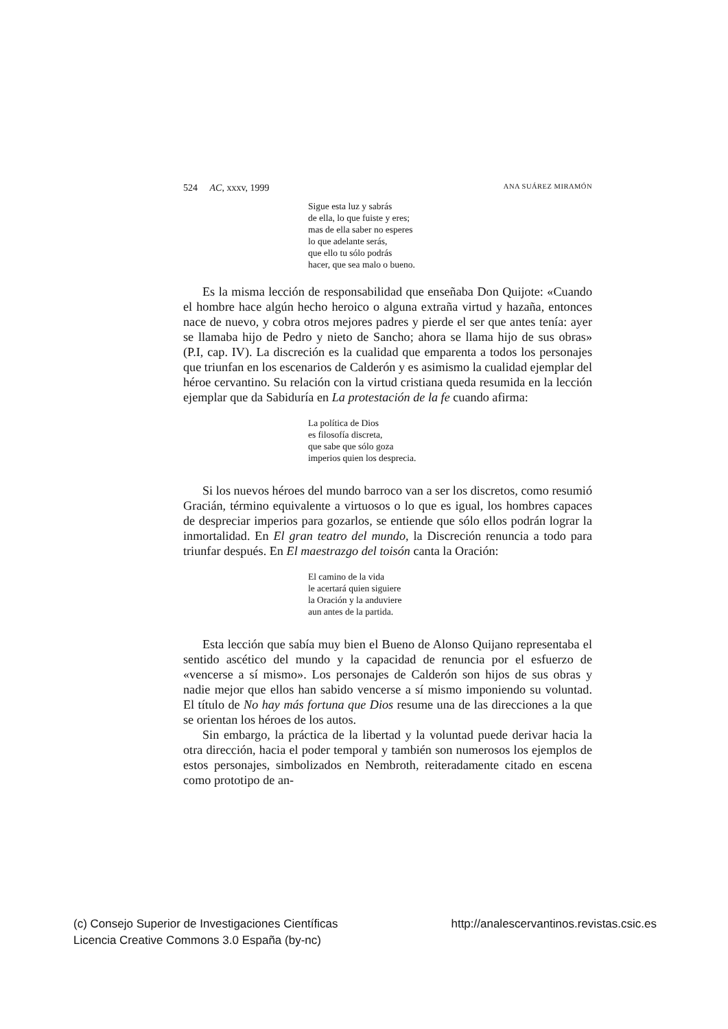524 AC, xxxv, 1999 ANA SUÁREZ MIRAMÓN
Sigue esta luz y sabrás
de ella, lo que fuiste y eres;
mas de ella saber no esperes
lo que adelante serás,
que ello tu sólo podrás
hacer, que sea malo o bueno.
Es la misma lección de responsabilidad que enseñaba Don Quijote: «Cuando el hombre hace algún hecho heroico o alguna extraña virtud y hazaña, entonces nace de nuevo, y cobra otros mejores padres y pierde el ser que antes tenía: ayer se llamaba hijo de Pedro y nieto de Sancho; ahora se llama hijo de sus obras» (P.I, cap. IV). La discreción es la cualidad que emparenta a todos los personajes que triunfan en los escenarios de Calderón y es asimismo la cualidad ejemplar del héroe cervantino. Su relación con la virtud cristiana queda resumida en la lección ejemplar que da Sabiduría en La protestación de la fe cuando afirma:
La política de Dios
es filosofía discreta,
que sabe que sólo goza
imperios quien los desprecia.
Si los nuevos héroes del mundo barroco van a ser los discretos, como resumió Gracián, término equivalente a virtuosos o lo que es igual, los hombres capaces de despreciar imperios para gozarlos, se entiende que sólo ellos podrán lograr la inmortalidad. En El gran teatro del mundo, la Discreción renuncia a todo para triunfar después. En El maestrazgo del toisón canta la Oración:
El camino de la vida
le acertará quien siguiere
la Oración y la anduviere
aun antes de la partida.
Esta lección que sabía muy bien el Bueno de Alonso Quijano representaba el sentido ascético del mundo y la capacidad de renuncia por el esfuerzo de «vencerse a sí mismo». Los personajes de Calderón son hijos de sus obras y nadie mejor que ellos han sabido vencerse a sí mismo imponiendo su voluntad. El título de No hay más fortuna que Dios resume una de las direcciones a la que se orientan los héroes de los autos.
Sin embargo, la práctica de la libertad y la voluntad puede derivar hacia la otra dirección, hacia el poder temporal y también son numerosos los ejemplos de estos personajes, simbolizados en Nembroth, reiteradamente citado en escena como prototipo de an-
(c) Consejo Superior de Investigaciones Científicas
Licencia Creative Commons 3.0 España (by-nc) http://analescervantinos.revistas.csic.es